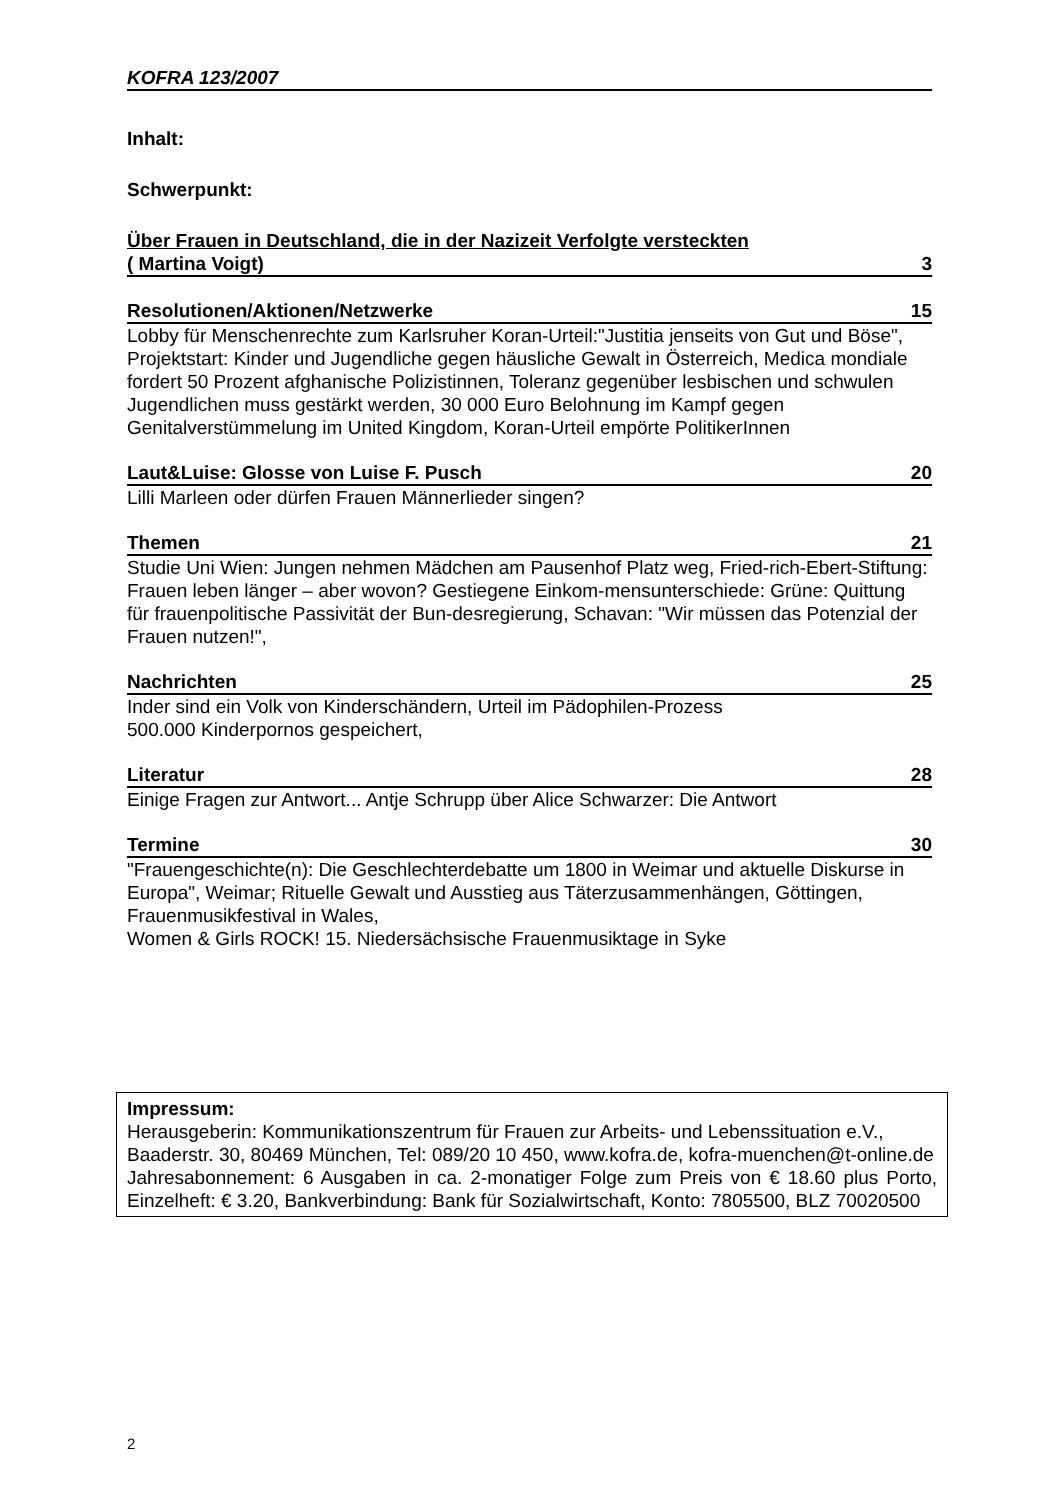KOFRA 123/2007
Inhalt:
Schwerpunkt:
Über Frauen in Deutschland, die in der Nazizeit Verfolgte versteckten
( Martina Voigt) 3
Resolutionen/Aktionen/Netzwerke 15
Lobby für Menschenrechte zum Karlsruher Koran-Urteil:"Justitia jenseits von Gut und Böse", Projektstart: Kinder und Jugendliche gegen häusliche Gewalt in Österreich, Medica mondiale fordert 50 Prozent afghanische Polizistinnen, Toleranz gegenüber lesbischen und schwulen Jugendlichen muss gestärkt werden, 30 000 Euro Belohnung im Kampf gegen Genitalverstümmelung im United Kingdom, Koran-Urteil empörte PolitikerInnen
Laut&Luise: Glosse von Luise F. Pusch 20
Lilli Marleen oder dürfen Frauen Männerlieder singen?
Themen 21
Studie Uni Wien: Jungen nehmen Mädchen am Pausenhof Platz weg, Fried-rich-Ebert-Stiftung: Frauen leben länger – aber wovon? Gestiegene Einkom-mensunterschiede: Grüne: Quittung für frauenpolitische Passivität der Bun-desregierung, Schavan: "Wir müssen das Potenzial der Frauen nutzen!",
Nachrichten 25
Inder sind ein Volk von Kinderschändern, Urteil im Pädophilen-Prozess
500.000 Kinderpornos gespeichert,
Literatur 28
Einige Fragen zur Antwort... Antje Schrupp über Alice Schwarzer: Die Antwort
Termine 30
"Frauengeschichte(n): Die Geschlechterdebatte um 1800 in Weimar und aktuelle Diskurse in Europa", Weimar; Rituelle Gewalt und Ausstieg aus Täterzusammenhängen, Göttingen, Frauenmusikfestival in Wales,
Women & Girls ROCK! 15. Niedersächsische Frauenmusiktage in Syke
Impressum:
Herausgeberin: Kommunikationszentrum für Frauen zur Arbeits- und Lebenssituation e.V., Baaderstr. 30, 80469 München, Tel: 089/20 10 450, www.kofra.de, kofra-muenchen@t-online.de
Jahresabonnement: 6 Ausgaben in ca. 2-monatiger Folge zum Preis von € 18.60 plus Porto, Einzelheft: € 3.20, Bankverbindung: Bank für Sozialwirtschaft, Konto: 7805500, BLZ 70020500
2